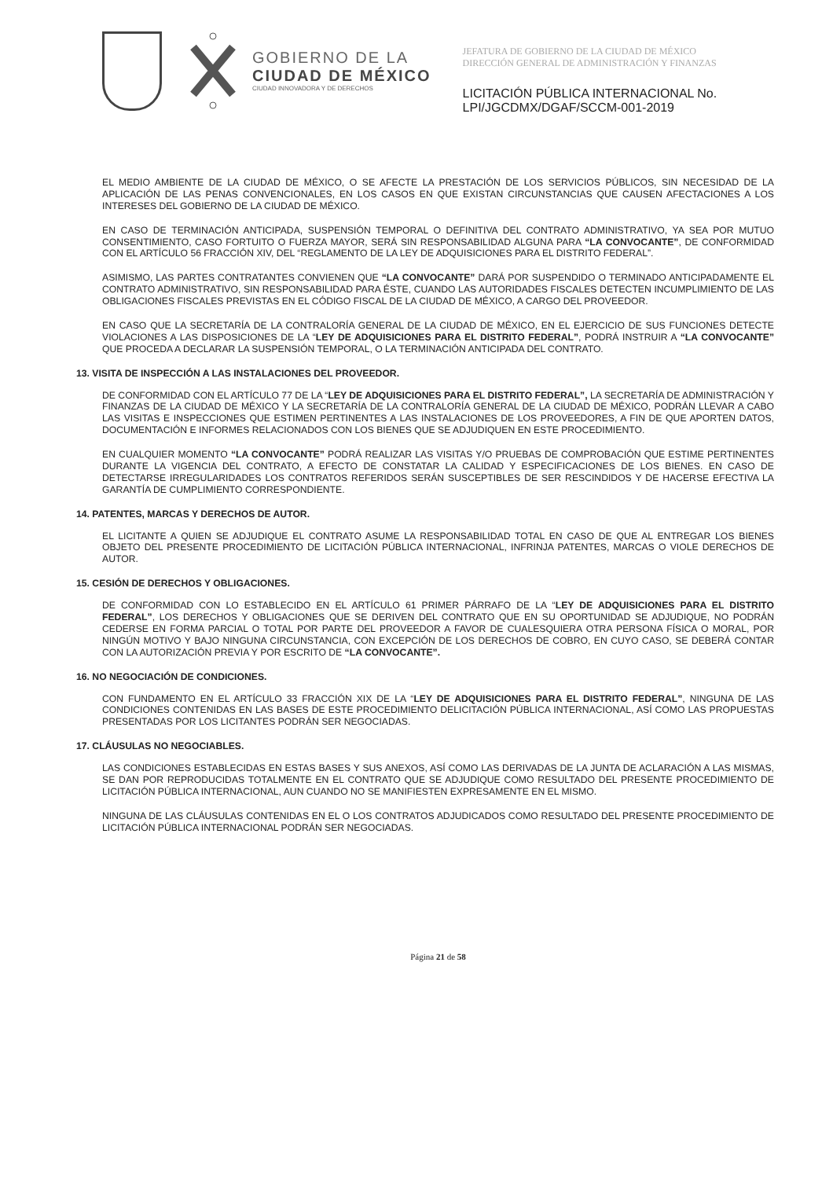GOBIERNO DE LA
CIUDAD DE MÉXICO
CIUDAD INNOVADORA Y DE DERECHOS
JEFATURA DE GOBIERNO DE LA CIUDAD DE MÉXICO
DIRECCIÓN GENERAL DE ADMINISTRACIÓN Y FINANZAS
LICITACIÓN PÚBLICA INTERNACIONAL No.
LPI/JGCDMX/DGAF/SCCM-001-2019
EL MEDIO AMBIENTE DE LA CIUDAD DE MÉXICO, O SE AFECTE LA PRESTACIÓN DE LOS SERVICIOS PÚBLICOS, SIN NECESIDAD DE LA APLICACIÓN DE LAS PENAS CONVENCIONALES, EN LOS CASOS EN QUE EXISTAN CIRCUNSTANCIAS QUE CAUSEN AFECTACIONES A LOS INTERESES DEL GOBIERNO DE LA CIUDAD DE MÉXICO.
EN CASO DE TERMINACIÓN ANTICIPADA, SUSPENSIÓN TEMPORAL O DEFINITIVA DEL CONTRATO ADMINISTRATIVO, YA SEA POR MUTUO CONSENTIMIENTO, CASO FORTUITO O FUERZA MAYOR, SERÁ SIN RESPONSABILIDAD ALGUNA PARA “LA CONVOCANTE”, DE CONFORMIDAD CON EL ARTÍCULO 56 FRACCIÓN XIV, DEL “REGLAMENTO DE LA LEY DE ADQUISICIONES PARA EL DISTRITO FEDERAL”.
ASIMISMO, LAS PARTES CONTRATANTES CONVIENEN QUE “LA CONVOCANTE” DARÁ POR SUSPENDIDO O TERMINADO ANTICIPADAMENTE EL CONTRATO ADMINISTRATIVO, SIN RESPONSABILIDAD PARA ÉSTE, CUANDO LAS AUTORIDADES FISCALES DETECTEN INCUMPLIMIENTO DE LAS OBLIGACIONES FISCALES PREVISTAS EN EL CÓDIGO FISCAL DE LA CIUDAD DE MÉXICO, A CARGO DEL PROVEEDOR.
EN CASO QUE LA SECRETARÍA DE LA CONTRALORÍA GENERAL DE LA CIUDAD DE MÉXICO, EN EL EJERCICIO DE SUS FUNCIONES DETECTE VIOLACIONES A LAS DISPOSICIONES DE LA “LEY DE ADQUISICIONES PARA EL DISTRITO FEDERAL”, PODRÁ INSTRUIR A “LA CONVOCANTE” QUE PROCEDA A DECLARAR LA SUSPENSIÓN TEMPORAL, O LA TERMINACIÓN ANTICIPADA DEL CONTRATO.
13. VISITA DE INSPECCIÓN A LAS INSTALACIONES DEL PROVEEDOR.
DE CONFORMIDAD CON EL ARTÍCULO 77 DE LA “LEY DE ADQUISICIONES PARA EL DISTRITO FEDERAL”, LA SECRETARÍA DE ADMINISTRACIÓN Y FINANZAS DE LA CIUDAD DE MÉXICO Y LA SECRETARÍA DE LA CONTRALORÍA GENERAL DE LA CIUDAD DE MÉXICO, PODRÁN LLEVAR A CABO LAS VISITAS E INSPECCIONES QUE ESTIMEN PERTINENTES A LAS INSTALACIONES DE LOS PROVEEDORES, A FIN DE QUE APORTEN DATOS, DOCUMENTACIÓN E INFORMES RELACIONADOS CON LOS BIENES QUE SE ADJUDIQUEN EN ESTE PROCEDIMIENTO.
EN CUALQUIER MOMENTO “LA CONVOCANTE” PODRÁ REALIZAR LAS VISITAS Y/O PRUEBAS DE COMPROBACIÓN QUE ESTIME PERTINENTES DURANTE LA VIGENCIA DEL CONTRATO, A EFECTO DE CONSTATAR LA CALIDAD Y ESPECIFICACIONES DE LOS BIENES. EN CASO DE DETECTARSE IRREGULARIDADES LOS CONTRATOS REFERIDOS SERÁN SUSCEPTIBLES DE SER RESCINDIDOS Y DE HACERSE EFECTIVA LA GARANTÍA DE CUMPLIMIENTO CORRESPONDIENTE.
14. PATENTES, MARCAS Y DERECHOS DE AUTOR.
EL LICITANTE A QUIEN SE ADJUDIQUE EL CONTRATO ASUME LA RESPONSABILIDAD TOTAL EN CASO DE QUE AL ENTREGAR LOS BIENES OBJETO DEL PRESENTE PROCEDIMIENTO DE LICITACIÓN PÚBLICA INTERNACIONAL, INFRINJA PATENTES, MARCAS O VIOLE DERECHOS DE AUTOR.
15. CESIÓN DE DERECHOS Y OBLIGACIONES.
DE CONFORMIDAD CON LO ESTABLECIDO EN EL ARTÍCULO 61 PRIMER PÁRRAFO DE LA “LEY DE ADQUISICIONES PARA EL DISTRITO FEDERAL”, LOS DERECHOS Y OBLIGACIONES QUE SE DERIVEN DEL CONTRATO QUE EN SU OPORTUNIDAD SE ADJUDIQUE, NO PODRÁN CEDERSE EN FORMA PARCIAL O TOTAL POR PARTE DEL PROVEEDOR A FAVOR DE CUALESQUIERA OTRA PERSONA FÍSICA O MORAL, POR NINGÚN MOTIVO Y BAJO NINGUNA CIRCUNSTANCIA, CON EXCEPCIÓN DE LOS DERECHOS DE COBRO, EN CUYO CASO, SE DEBERÁ CONTAR CON LA AUTORIZACIÓN PREVIA Y POR ESCRITO DE “LA CONVOCANTE”.
16. NO NEGOCIACIÓN DE CONDICIONES.
CON FUNDAMENTO EN EL ARTÍCULO 33 FRACCIÓN XIX DE LA “LEY DE ADQUISICIONES PARA EL DISTRITO FEDERAL”, NINGUNA DE LAS CONDICIONES CONTENIDAS EN LAS BASES DE ESTE PROCEDIMIENTO DELICITACIÓN PÚBLICA INTERNACIONAL, ASÍ COMO LAS PROPUESTAS PRESENTADAS POR LOS LICITANTES PODRÁN SER NEGOCIADAS.
17. CLÁUSULAS NO NEGOCIABLES.
LAS CONDICIONES ESTABLECIDAS EN ESTAS BASES Y SUS ANEXOS, ASÍ COMO LAS DERIVADAS DE LA JUNTA DE ACLARACIÓN A LAS MISMAS, SE DAN POR REPRODUCIDAS TOTALMENTE EN EL CONTRATO QUE SE ADJUDIQUE COMO RESULTADO DEL PRESENTE PROCEDIMIENTO DE LICITACIÓN PÚBLICA INTERNACIONAL, AUN CUANDO NO SE MANIFIESTEN EXPRESAMENTE EN EL MISMO.
NINGUNA DE LAS CLÁUSULAS CONTENIDAS EN EL O LOS CONTRATOS ADJUDICADOS COMO RESULTADO DEL PRESENTE PROCEDIMIENTO DE LICITACIÓN PÚBLICA INTERNACIONAL PODRÁN SER NEGOCIADAS.
Página 21 de 58